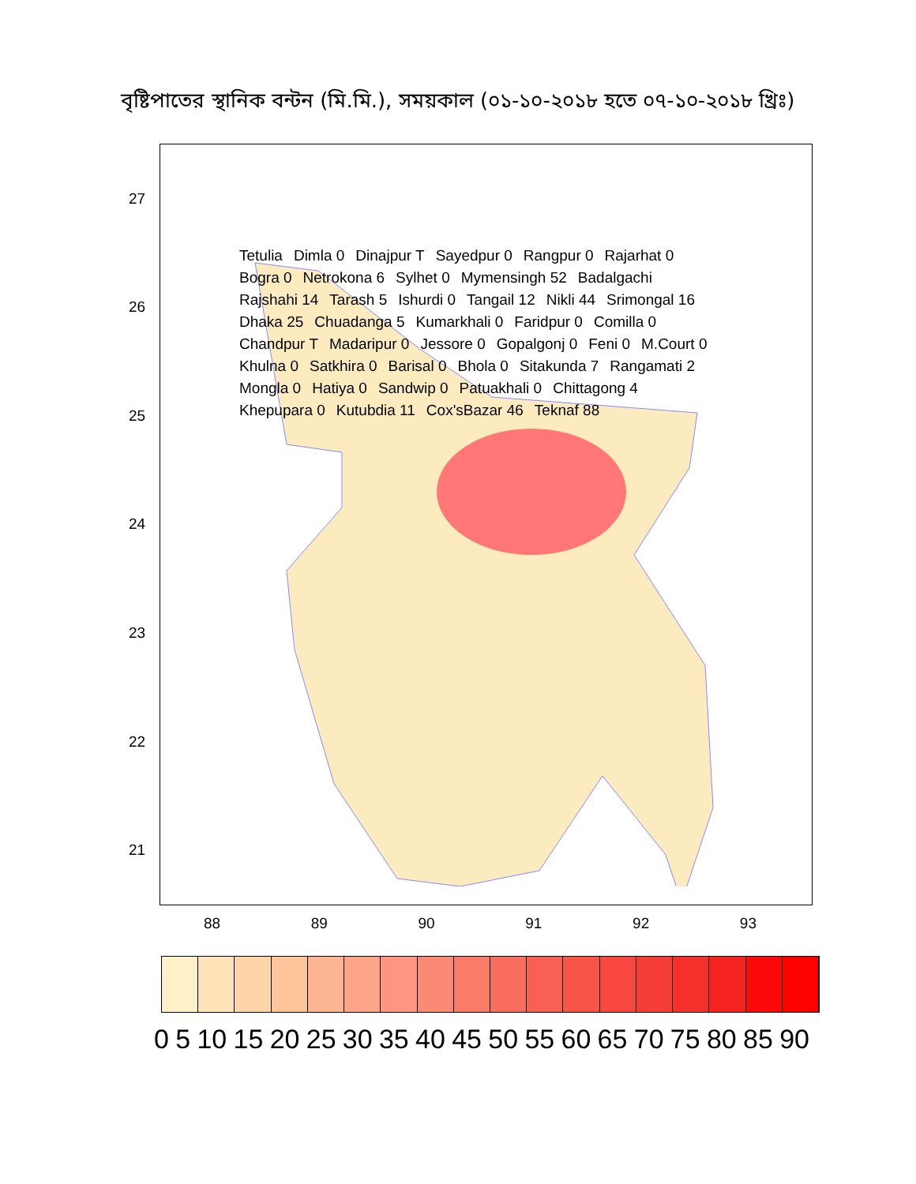বৃষ্টিপাতের স্থানিক বন্টন (মি.মি.), সময়কাল (০১-১০-২০১৮ হতে ০৭-১০-২০১৮ খ্রিঃ)
27
26
25
24
23
22
21
Tetulia Dimla 0 Dinajpur T Sayedpur 0 Rangpur 0 Rajarhat 0 Bogra 0 Netrokona 6 Sylhet 0 Mymensingh 52 Badalgachi Rajshahi 14 Tarash 5 Ishurdi 0 Tangail 12 Nikli 44 Srimongal 16 Dhaka 25 Chuadanga 5 Kumarkhali 0 Faridpur 0 Comilla 0 Chandpur T Madaripur 0 Jessore 0 Gopalgonj 0 Feni 0 M.Court 0 Khulna 0 Satkhira 0 Barisal 0 Bhola 0 Sitakunda 7 Rangamati 2 Mongla 0 Hatiya 0 Sandwip 0 Patuakhali 0 Chittagong 4 Khepupara 0 Kutubdia 11 Cox'sBazar 46 Teknaf 88
88 89 90 91 92 93
0 5 10 15 20 25 30 35 40 45 50 55 60 65 70 75 80 85 90